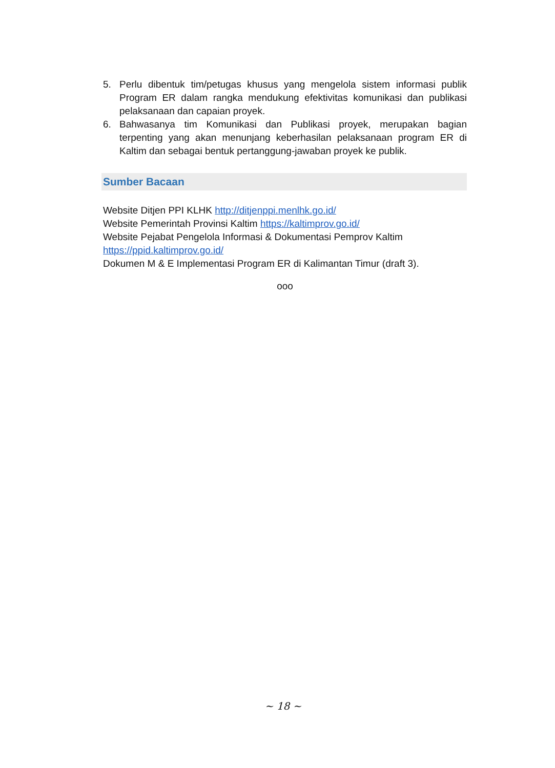5. Perlu dibentuk tim/petugas khusus yang mengelola sistem informasi publik Program ER dalam rangka mendukung efektivitas komunikasi dan publikasi pelaksanaan dan capaian proyek.
6. Bahwasanya tim Komunikasi dan Publikasi proyek, merupakan bagian terpenting yang akan menunjang keberhasilan pelaksanaan program ER di Kaltim dan sebagai bentuk pertanggung-jawaban proyek ke publik.
Sumber Bacaan
Website Ditjen PPI KLHK http://ditjenppi.menlhk.go.id/
Website Pemerintah Provinsi Kaltim https://kaltimprov.go.id/
Website Pejabat Pengelola Informasi & Dokumentasi Pemprov Kaltim
https://ppid.kaltimprov.go.id/
Dokumen M & E Implementasi Program ER di Kalimantan Timur (draft 3).
ooo
~ 18 ~